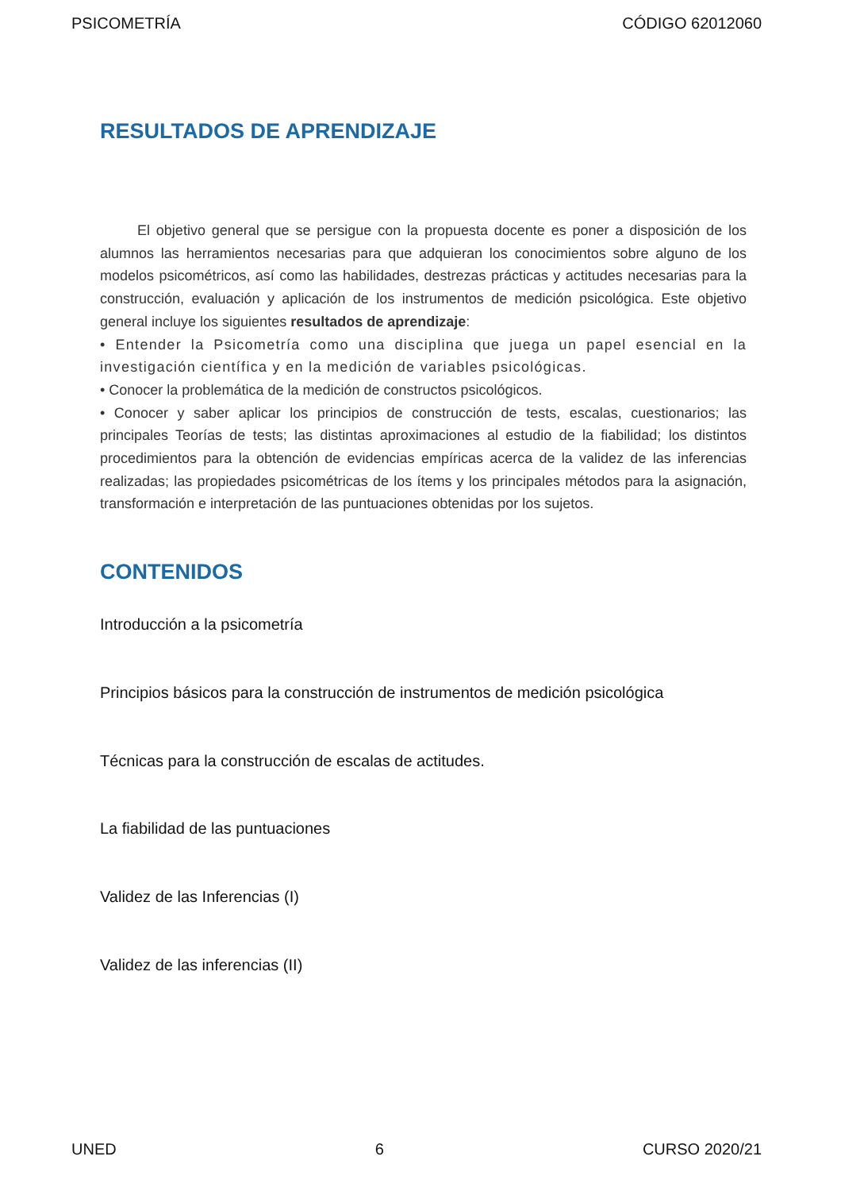PSICOMETRÍA CÓDIGO 62012060
RESULTADOS DE APRENDIZAJE
El objetivo general que se persigue con la propuesta docente es poner a disposición de los alumnos las herramientos necesarias para que adquieran los conocimientos sobre alguno de los modelos psicométricos, así como las habilidades, destrezas prácticas y actitudes necesarias para la construcción, evaluación y aplicación de los instrumentos de medición psicológica. Este objetivo general incluye los siguientes resultados de aprendizaje:
• Entender la Psicometría como una disciplina que juega un papel esencial en la investigación científica y en la medición de variables psicológicas.
• Conocer la problemática de la medición de constructos psicológicos.
• Conocer y saber aplicar los principios de construcción de tests, escalas, cuestionarios; las principales Teorías de tests; las distintas aproximaciones al estudio de la fiabilidad; los distintos procedimientos para la obtención de evidencias empíricas acerca de la validez de las inferencias realizadas; las propiedades psicométricas de los ítems y los principales métodos para la asignación, transformación e interpretación de las puntuaciones obtenidas por los sujetos.
CONTENIDOS
Introducción a la psicometría
Principios básicos para la construcción de instrumentos de medición psicológica
Técnicas para la construcción de escalas de actitudes.
La fiabilidad de las puntuaciones
Validez de las Inferencias (I)
Validez de las inferencias (II)
UNED 6 CURSO 2020/21